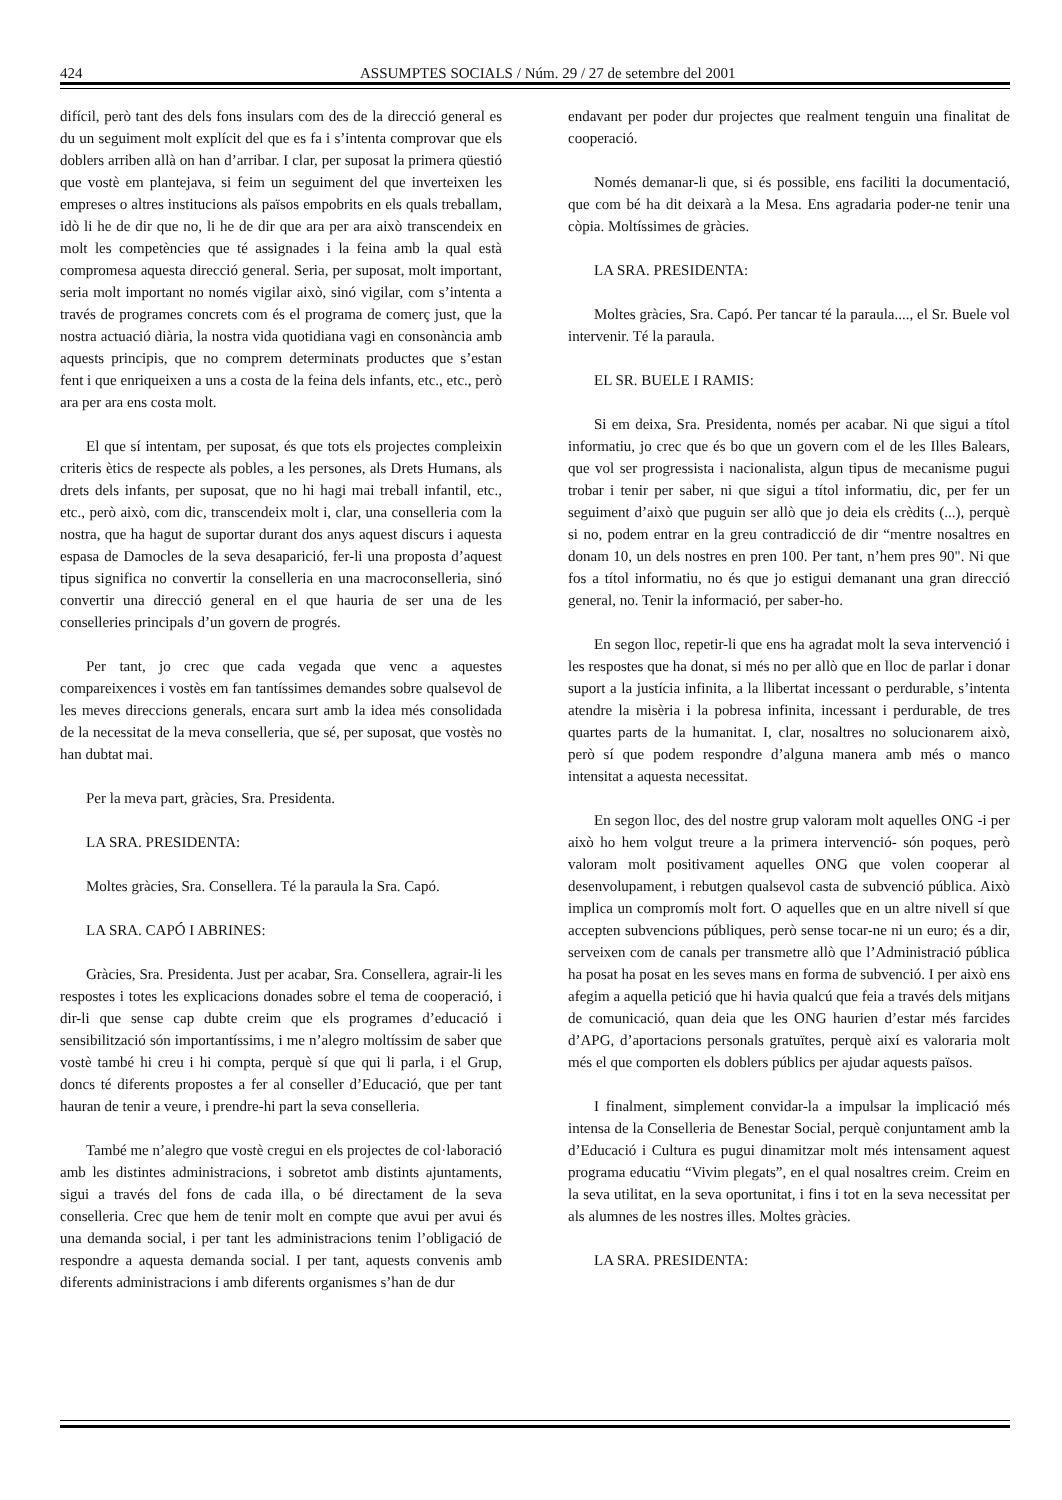424 ASSUMPTES SOCIALS / Núm. 29 / 27 de setembre del 2001
difícil, però tant des dels fons insulars com des de la direcció general es du un seguiment molt explícit del que es fa i s’intenta comprovar que els doblers arriben allà on han d’arribar. I clar, per suposat la primera qüestió que vostè em plantejava, si feim un seguiment del que inverteixen les empreses o altres institucions als països empobrits en els quals treballam, idò li he de dir que no, li he de dir que ara per ara això transcendeix en molt les competències que té assignades i la feina amb la qual està compromesa aquesta direcció general. Seria, per suposat, molt important, seria molt important no només vigilar això, sinó vigilar, com s’intenta a través de programes concrets com és el programa de comerç just, que la nostra actuació diària, la nostra vida quotidiana vagi en consonància amb aquests principis, que no comprem determinats productes que s’estan fent i que enriqueixen a uns a costa de la feina dels infants, etc., etc., però ara per ara ens costa molt.
El que sí intentam, per suposat, és que tots els projectes compleixin criteris ètics de respecte als pobles, a les persones, als Drets Humans, als drets dels infants, per suposat, que no hi hagi mai treball infantil, etc., etc., però això, com dic, transcendeix molt i, clar, una conselleria com la nostra, que ha hagut de suportar durant dos anys aquest discurs i aquesta espasa de Damocles de la seva desaparició, fer-li una proposta d’aquest tipus significa no convertir la conselleria en una macroconselleria, sinó convertir una direcció general en el que hauria de ser una de les conselleries principals d’un govern de progrés.
Per tant, jo crec que cada vegada que venc a aquestes compareixences i vostès em fan tantíssimes demandes sobre qualsevol de les meves direccions generals, encara surt amb la idea més consolidada de la necessitat de la meva conselleria, que sé, per suposat, que vostès no han dubtat mai.
Per la meva part, gràcies, Sra. Presidenta.
LA SRA. PRESIDENTA:
Moltes gràcies, Sra. Consellera. Té la paraula la Sra. Capó.
LA SRA. CAPÓ I ABRINES:
Gràcies, Sra. Presidenta. Just per acabar, Sra. Consellera, agrair-li les respostes i totes les explicacions donades sobre el tema de cooperació, i dir-li que sense cap dubte creim que els programes d’educació i sensibilització són importantíssims, i me n’alegro moltíssim de saber que vostè també hi creu i hi compta, perquè sí que qui li parla, i el Grup, doncs té diferents propostes a fer al conseller d’Educació, que per tant hauran de tenir a veure, i prendre-hi part la seva conselleria.
També me n’alegro que vostè cregui en els projectes de col·laboració amb les distintes administracions, i sobretot amb distints ajuntaments, sigui a través del fons de cada illa, o bé directament de la seva conselleria. Crec que hem de tenir molt en compte que avui per avui és una demanda social, i per tant les administracions tenim l’obligació de respondre a aquesta demanda social. I per tant, aquests convenis amb diferents administracions i amb diferents organismes s’han de dur
endavant per poder dur projectes que realment tenguin una finalitat de cooperació.
Només demanar-li que, si és possible, ens faciliti la documentació, que com bé ha dit deixarà a la Mesa. Ens agradaria poder-ne tenir una còpia. Moltíssimes de gràcies.
LA SRA. PRESIDENTA:
Moltes gràcies, Sra. Capó. Per tancar té la paraula...., el Sr. Buele vol intervenir. Té la paraula.
EL SR. BUELE I RAMIS:
Si em deixa, Sra. Presidenta, només per acabar. Ni que sigui a títol informatiu, jo crec que és bo que un govern com el de les Illes Balears, que vol ser progressista i nacionalista, algun tipus de mecanisme pugui trobar i tenir per saber, ni que sigui a títol informatiu, dic, per fer un seguiment d’això que puguin ser allò que jo deia els crèdits (...), perquè si no, podem entrar en la greu contradicció de dir “mentre nosaltres en donam 10, un dels nostres en pren 100. Per tant, n’hem pres 90". Ni que fos a títol informatiu, no és que jo estigui demanant una gran direcció general, no. Tenir la informació, per saber-ho.
En segon lloc, repetir-li que ens ha agradat molt la seva intervenció i les respostes que ha donat, si més no per allò que en lloc de parlar i donar suport a la justícia infinita, a la llibertat incessant o perdurable, s’intenta atendre la misèria i la pobresa infinita, incessant i perdurable, de tres quartes parts de la humanitat. I, clar, nosaltres no solucionarem això, però sí que podem respondre d’alguna manera amb més o manco intensitat a aquesta necessitat.
En segon lloc, des del nostre grup valoram molt aquelles ONG -i per això ho hem volgut treure a la primera intervenció- són poques, però valoram molt positivament aquelles ONG que volen cooperar al desenvolupament, i rebutgen qualsevol casta de subvenció pública. Això implica un compromís molt fort. O aquelles que en un altre nivell sí que accepten subvencions públiques, però sense tocar-ne ni un euro; és a dir, serveixen com de canals per transmetre allò que l’Administració pública ha posat ha posat en les seves mans en forma de subvenció. I per això ens afegim a aquella petició que hi havia qualcú que feia a través dels mitjans de comunicació, quan deia que les ONG haurien d’estar més farcides d’APG, d’aportacions personals gratuïtes, perquè així es valoraria molt més el que comporten els doblers públics per ajudar aquests països.
I finalment, simplement convidar-la a impulsar la implicació més intensa de la Conselleria de Benestar Social, perquè conjuntament amb la d’Educació i Cultura es pugui dinamitzar molt més intensament aquest programa educatiu “Vivim plegats”, en el qual nosaltres creim. Creim en la seva utilitat, en la seva oportunitat, i fins i tot en la seva necessitat per als alumnes de les nostres illes. Moltes gràcies.
LA SRA. PRESIDENTA: